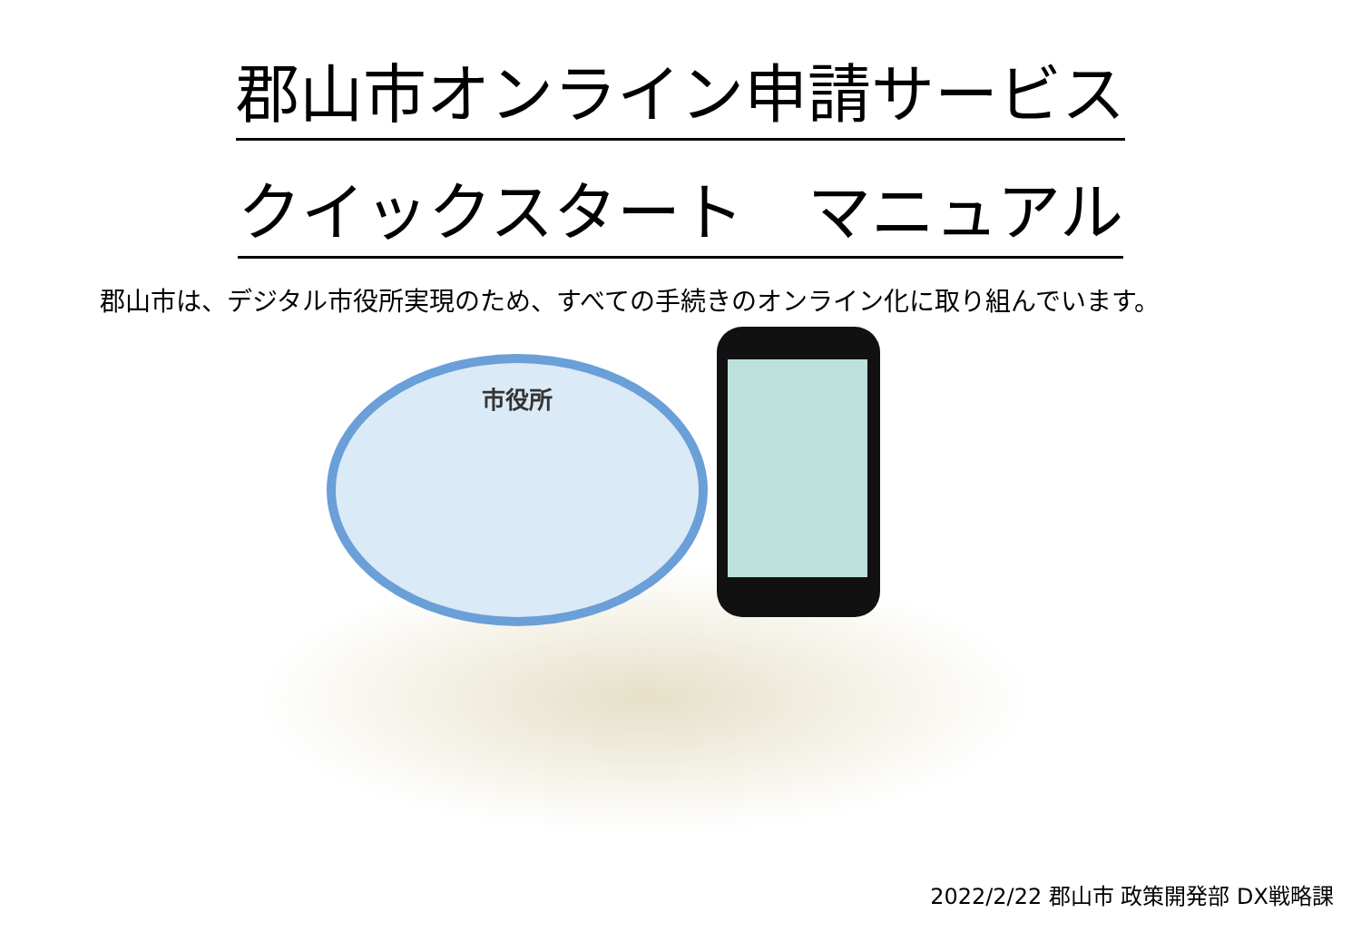郡山市オンライン申請サービス
クイックスタート　マニュアル
郡山市は、デジタル市役所実現のため、すべての手続きのオンライン化に取り組んでいます。
市役所
2022/2/22 郡山市 政策開発部 DX戦略課